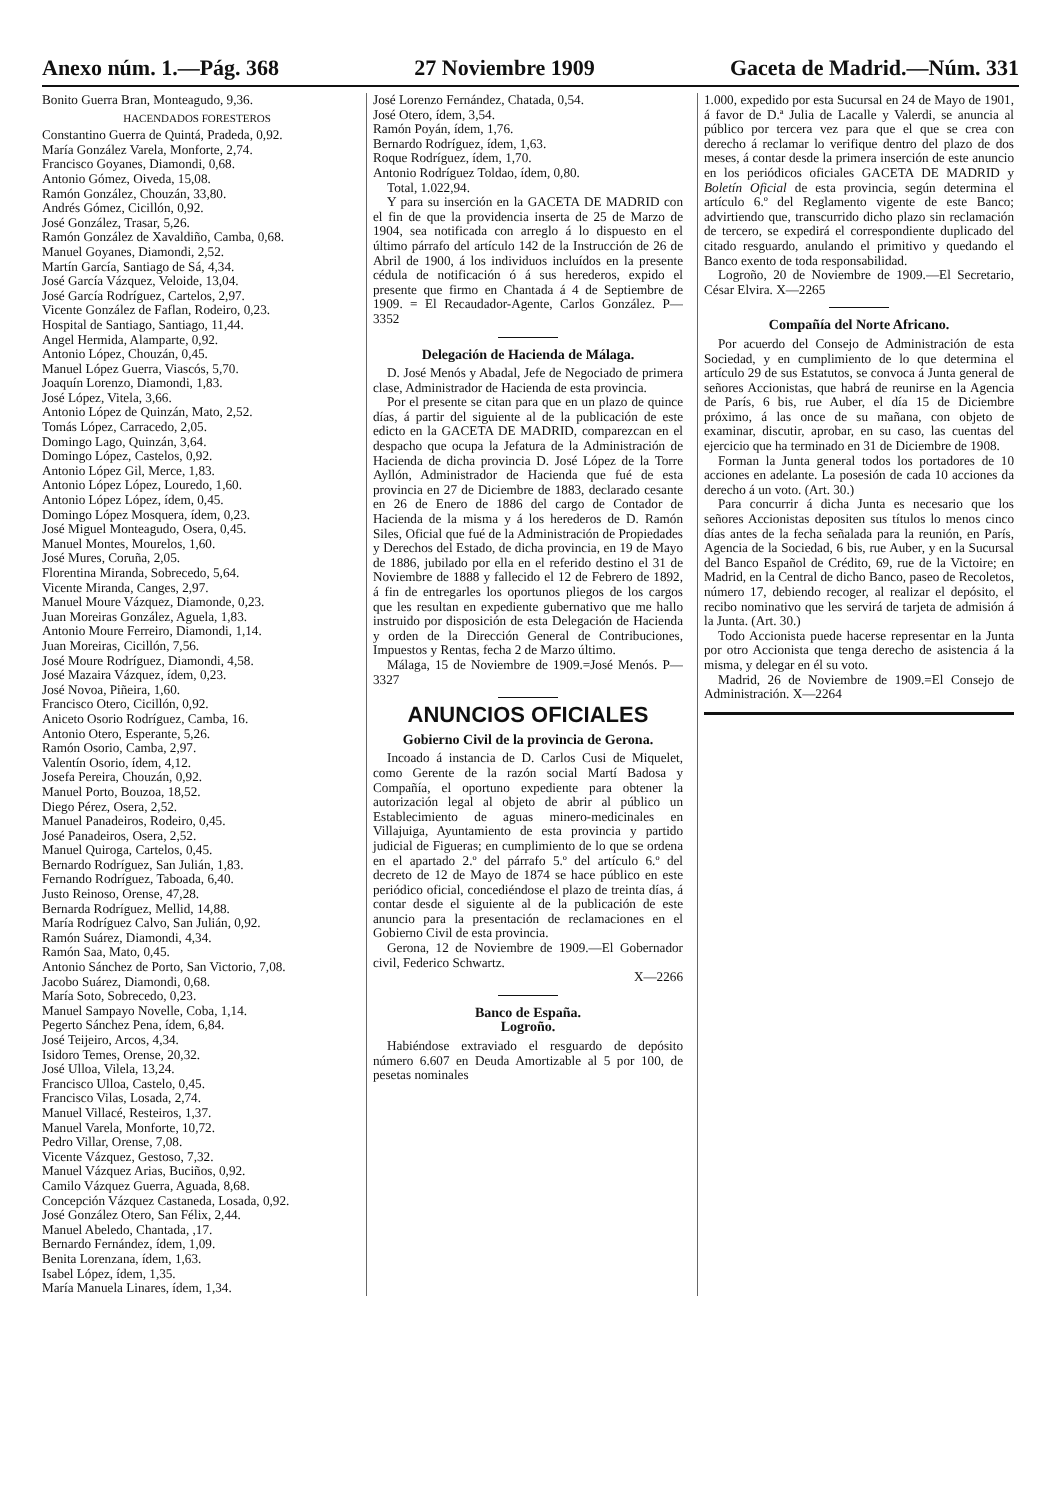Anexo núm. 1.—Pág. 368 27 Noviembre 1909 Gaceta de Madrid.—Núm. 331
Bonito Guerra Bran, Monteagudo, 9,36.
HACENDADOS FORESTEROS
Constantino Guerra de Quintá, Pradeda, 0,92.
María González Varela, Monforte, 2,74.
Francisco Goyanes, Diamondi, 0,68.
Antonio Gómez, Oiveda, 15,08.
Ramón González, Chouzán, 33,80.
Andrés Gómez, Cicillón, 0,92.
José González, Trasar, 5,26.
Ramón González de Xavaldiño, Camba, 0,68.
Manuel Goyanes, Diamondi, 2,52.
Martín García, Santiago de Sá, 4,34.
José García Vázquez, Veloide, 13,04.
José García Rodríguez, Cartelos, 2,97.
Vicente González de Faflan, Rodeiro, 0,23.
Hospital de Santiago, Santiago, 11,44.
Angel Hermida, Alamparte, 0,92.
Antonio López, Chouzán, 0,45.
Manuel López Guerra, Viascós, 5,70.
Joaquín Lorenzo, Diamondi, 1,83.
José López, Vitela, 3,66.
Antonio López de Quinzán, Mato, 2,52.
Tomás López, Carracedo, 2,05.
Domingo Lago, Quinzán, 3,64.
Domingo López, Castelos, 0,92.
Antonio López Gil, Merce, 1,83.
Antonio López López, Louredo, 1,60.
Antonio López López, ídem, 0,45.
Domingo López Mosquera, ídem, 0,23.
José Miguel Monteagudo, Osera, 0,45.
Manuel Montes, Mourelos, 1,60.
José Mures, Coruña, 2,05.
Florentina Miranda, Sobrecedo, 5,64.
Vicente Miranda, Canges, 2,97.
Manuel Moure Vázquez, Diamonde, 0,23.
Juan Moreiras González, Aguela, 1,83.
Antonio Moure Ferreiro, Diamondi, 1,14.
Juan Moreiras, Cicillón, 7,56.
José Moure Rodríguez, Diamondi, 4,58.
José Mazaira Vázquez, ídem, 0,23.
José Novoa, Piñeira, 1,60.
Francisco Otero, Cicillón, 0,92.
Aniceto Osorio Rodríguez, Camba, 16.
Antonio Otero, Esperante, 5,26.
Ramón Osorio, Camba, 2,97.
Valentín Osorio, ídem, 4,12.
Josefa Pereira, Chouzán, 0,92.
Manuel Porto, Bouzoa, 18,52.
Diego Pérez, Osera, 2,52.
Manuel Panadeiros, Rodeiro, 0,45.
José Panadeiros, Osera, 2,52.
Manuel Quiroga, Cartelos, 0,45.
Bernardo Rodríguez, San Julián, 1,83.
Fernando Rodríguez, Taboada, 6,40.
Justo Reinoso, Orense, 47,28.
Bernarda Rodríguez, Mellid, 14,88.
María Rodríguez Calvo, San Julián, 0,92.
Ramón Suárez, Diamondi, 4,34.
Ramón Saa, Mato, 0,45.
Antonio Sánchez de Porto, San Victorio, 7,08.
Jacobo Suárez, Diamondi, 0,68.
María Soto, Sobrecedo, 0,23.
Manuel Sampayo Novelle, Coba, 1,14.
Pegerto Sánchez Pena, ídem, 6,84.
José Teijeiro, Arcos, 4,34.
Isidoro Temes, Orense, 20,32.
José Ulloa, Vilela, 13,24.
Francisco Ulloa, Castelo, 0,45.
Francisco Vilas, Losada, 2,74.
Manuel Villacé, Resteiros, 1,37.
Manuel Varela, Monforte, 10,72.
Pedro Villar, Orense, 7,08.
Vicente Vázquez, Gestoso, 7,32.
Manuel Vázquez Arias, Buciños, 0,92.
Camilo Vázquez Guerra, Aguada, 8,68.
Concepción Vázquez Castaneda, Losada, 0,92.
José González Otero, San Félix, 2,44.
Manuel Abeledo, Chantada, ,17.
Bernardo Fernández, ídem, 1,09.
Benita Lorenzana, ídem, 1,63.
Isabel López, ídem, 1,35.
María Manuela Linares, ídem, 1,34.
José Lorenzo Fernández, Chatada, 0,54.
José Otero, ídem, 3,54.
Ramón Poyán, ídem, 1,76.
Bernardo Rodríguez, ídem, 1,63.
Roque Rodríguez, ídem, 1,70.
Antonio Rodríguez Toldao, ídem, 0,80.
Total, 1.022,94.
Y para su inserción en la GACETA DE MADRID con el fin de que la providencia inserta de 25 de Marzo de 1904, sea notificada con arreglo á lo dispuesto en el último párrafo del artículo 142 de la Instrucción de 26 de Abril de 1900, á los individuos incluídos en la presente cédula de notificación ó á sus herederos, expido el presente que firmo en Chantada á 4 de Septiembre de 1909. = El Recaudador-Agente, Carlos González. P—3352
Delegación de Hacienda de Málaga.
D. José Menós y Abadal, Jefe de Negociado de primera clase, Administrador de Hacienda de esta provincia.
Por el presente se citan para que en un plazo de quince días, á partir del siguiente al de la publicación de este edicto en la GACETA DE MADRID, comparezcan en el despacho que ocupa la Jefatura de la Administración de Hacienda de dicha provincia D. José López de la Torre Ayllón, Administrador de Hacienda que fué de esta provincia en 27 de Diciembre de 1883, declarado cesante en 26 de Enero de 1886 del cargo de Contador de Hacienda de la misma y á los herederos de D. Ramón Siles, Oficial que fué de la Administración de Propiedades y Derechos del Estado, de dicha provincia, en 19 de Mayo de 1886, jubilado por ella en el referido destino el 31 de Noviembre de 1888 y fallecido el 12 de Febrero de 1892, á fin de entregarles los oportunos pliegos de los cargos que les resultan en expediente gubernativo que me hallo instruido por disposición de esta Delegación de Hacienda y orden de la Dirección General de Contribuciones, Impuestos y Rentas, fecha 2 de Marzo último.
Málaga, 15 de Noviembre de 1909.=José Menós. P—3327
ANUNCIOS OFICIALES
Gobierno Civil de la provincia de Gerona.
Incoado á instancia de D. Carlos Cusi de Miquelet, como Gerente de la razón social Martí Badosa y Compañía, el oportuno expediente para obtener la autorización legal al objeto de abrir al público un Establecimiento de aguas minero-medicinales en Villajuiga, Ayuntamiento de esta provincia y partido judicial de Figueras; en cumplimiento de lo que se ordena en el apartado 2.º del párrafo 5.º del artículo 6.º del decreto de 12 de Mayo de 1874 se hace público en este periódico oficial, concediéndose el plazo de treinta días, á contar desde el siguiente al de la publicación de este anuncio para la presentación de reclamaciones en el Gobierno Civil de esta provincia.
Gerona, 12 de Noviembre de 1909.—El Gobernador civil, Federico Schwartz.
X—2266
Banco de España.
Logroño.
Habiéndose extraviado el resguardo de depósito número 6.607 en Deuda Amortizable al 5 por 100, de pesetas nominales
1.000, expedido por esta Sucursal en 24 de Mayo de 1901, á favor de D.ª Julia de Lacalle y Valerdi, se anuncia al público por tercera vez para que el que se crea con derecho á reclamar lo verifique dentro del plazo de dos meses, á contar desde la primera inserción de este anuncio en los periódicos oficiales GACETA DE MADRID y Boletín Oficial de esta provincia, según determina el artículo 6.º del Reglamento vigente de este Banco; advirtiendo que, transcurrido dicho plazo sin reclamación de tercero, se expedirá el correspondiente duplicado del citado resguardo, anulando el primitivo y quedando el Banco exento de toda responsabilidad.
Logroño, 20 de Noviembre de 1909.—El Secretario, César Elvira. X—2265
Compañía del Norte Africano.
Por acuerdo del Consejo de Administración de esta Sociedad, y en cumplimiento de lo que determina el artículo 29 de sus Estatutos, se convoca á Junta general de señores Accionistas, que habrá de reunirse en la Agencia de París, 6 bis, rue Auber, el día 15 de Diciembre próximo, á las once de su mañana, con objeto de examinar, discutir, aprobar, en su caso, las cuentas del ejercicio que ha terminado en 31 de Diciembre de 1908.
Forman la Junta general todos los portadores de 10 acciones en adelante. La posesión de cada 10 acciones da derecho á un voto. (Art. 30.)
Para concurrir á dicha Junta es necesario que los señores Accionistas depositen sus títulos lo menos cinco días antes de la fecha señalada para la reunión, en París, Agencia de la Sociedad, 6 bis, rue Auber, y en la Sucursal del Banco Español de Crédito, 69, rue de la Victoire; en Madrid, en la Central de dicho Banco, paseo de Recoletos, número 17, debiendo recoger, al realizar el depósito, el recibo nominativo que les servirá de tarjeta de admisión á la Junta. (Art. 30.)
Todo Accionista puede hacerse representar en la Junta por otro Accionista que tenga derecho de asistencia á la misma, y delegar en él su voto.
Madrid, 26 de Noviembre de 1909.=El Consejo de Administración. X—2264